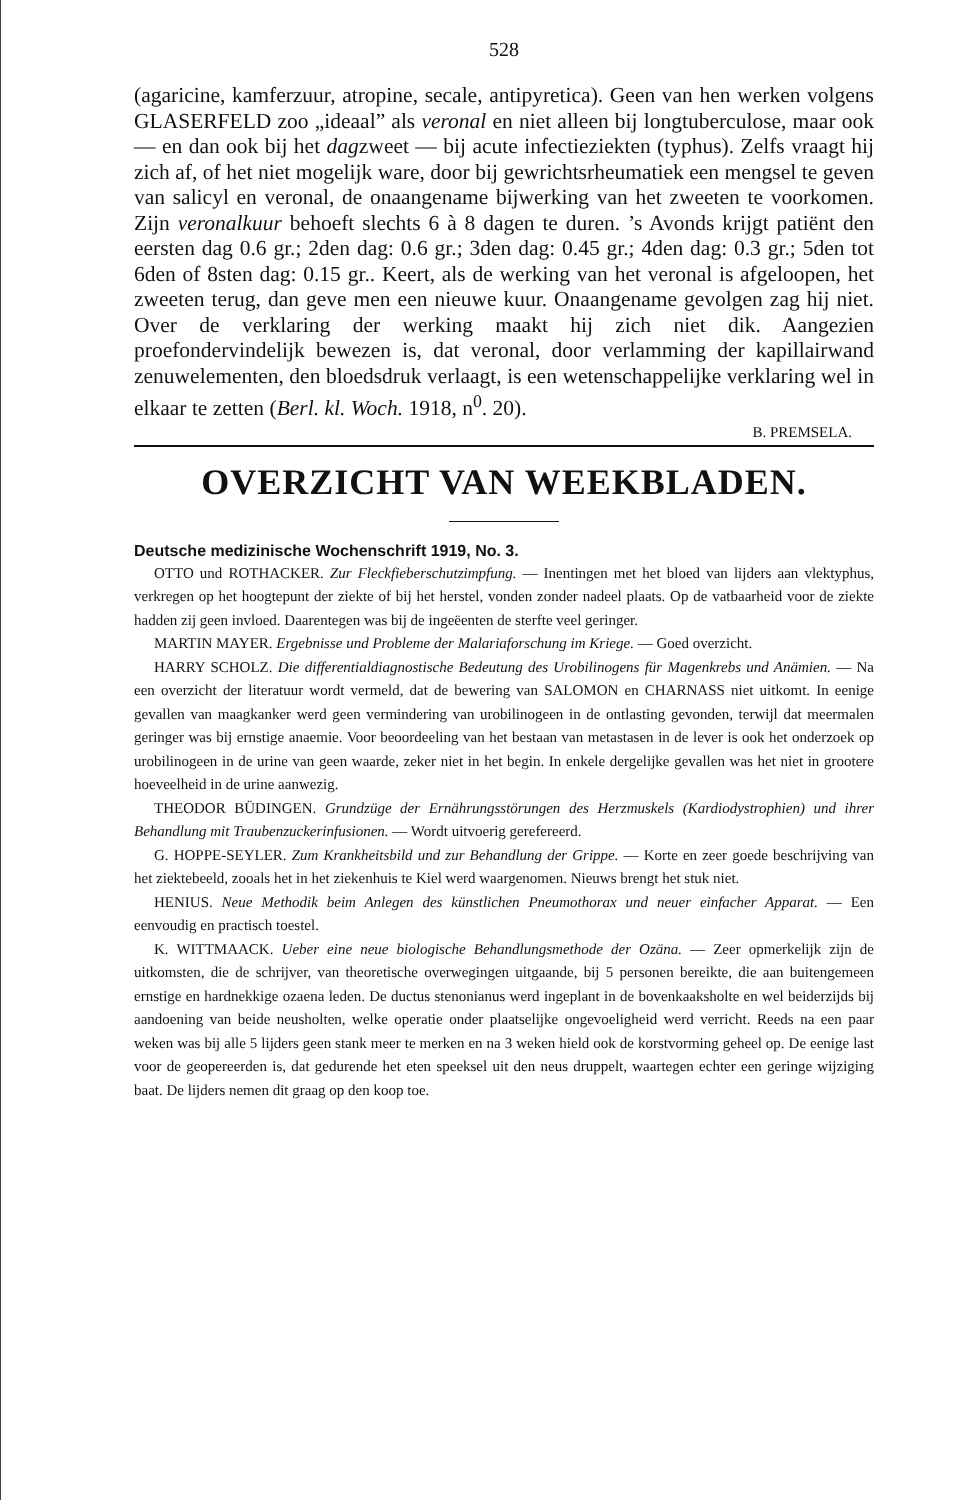528
(agaricine, kamferzuur, atropine, secale, antipyretica). Geen van hen werken volgens GLASERFELD zoo „ideaal” als veronal en niet alleen bij longtuberculose, maar ook — en dan ook bij het dagzweet — bij acute infectieziekten (typhus). Zelfs vraagt hij zich af, of het niet mogelijk ware, door bij gewrichtsrheumatiek een mengsel te geven van salicyl en veronal, de onaangename bijwerking van het zweeten te voorkomen. Zijn veronalkuur behoeft slechts 6 à 8 dagen te duren. ’s Avonds krijgt patiënt den eersten dag 0.6 gr.; 2den dag: 0.6 gr.; 3den dag: 0.45 gr.; 4den dag: 0.3 gr.; 5den tot 6den of 8sten dag: 0.15 gr.. Keert, als de werking van het veronal is afgeloopen, het zweeten terug, dan geve men een nieuwe kuur. Onaangename gevolgen zag hij niet. Over de verklaring der werking maakt hij zich niet dik. Aangezien proefondervindelijk bewezen is, dat veronal, door verlamming der kapillairwand zenuwelementen, den bloedsdruk verlaagt, is een wetenschappelijke verklaring wel in elkaar te zetten (Berl. kl. Woch. 1918, n<sup>0</sup>. 20).
B. PREMSELA.
OVERZICHT VAN WEEKBLADEN.
Deutsche medizinische Wochenschrift 1919, No. 3.
OTTO und ROTHACKER. Zur Fleckfieberschutzimpfung. — Inentingen met het bloed van lijders aan vlektyphus, verkregen op het hoogtepunt der ziekte of bij het herstel, vonden zonder nadeel plaats. Op de vatbaarheid voor de ziekte hadden zij geen invloed. Daarentegen was bij de ingeëenten de sterfte veel geringer.
MARTIN MAYER. Ergebnisse und Probleme der Malariaforschung im Kriege. — Goed overzicht.
HARRY SCHOLZ. Die differentialdiagnostische Bedeutung des Urobilinogens für Magenkrebs und Anämien. — Na een overzicht der literatuur wordt vermeld, dat de bewering van SALOMON en CHARNASS niet uitkomt. In eenige gevallen van maagkanker werd geen vermindering van urobilinogeen in de ontlasting gevonden, terwijl dat meermalen geringer was bij ernstige anaemie. Voor beoordeeling van het bestaan van metastasen in de lever is ook het onderzoek op urobilinogeen in de urine van geen waarde, zeker niet in het begin. In enkele dergelijke gevallen was het niet in grootere hoeveelheid in de urine aanwezig.
THEODOR BÜDINGEN. Grundzüge der Ernährungsstörungen des Herzmuskels (Kardiodystrophien) und ihrer Behandlung mit Traubenzuckerinfusionen. — Wordt uitvoerig gerefereerd.
G. HOPPE-SEYLER. Zum Krankheitsbild und zur Behandlung der Grippe. — Korte en zeer goede beschrijving van het ziektebeeld, zooals het in het ziekenhuis te Kiel werd waargenomen. Nieuws brengt het stuk niet.
HENIUS. Neue Methodik beim Anlegen des künstlichen Pneumothorax und neuer einfacher Apparat. — Een eenvoudig en practisch toestel.
K. WITTMAACK. Ueber eine neue biologische Behandlungsmethode der Ozäna. — Zeer opmerkelijk zijn de uitkomsten, die de schrijver, van theoretische overwegingen uitgaande, bij 5 personen bereikte, die aan buitengemeen ernstige en hardnekkige ozaena leden. De ductus stenonianus werd ingeplant in de bovenkaaksholte en wel beiderzijds bij aandoening van beide neusholten, welke operatie onder plaatselijke ongevoeligheid werd verricht. Reeds na een paar weken was bij alle 5 lijders geen stank meer te merken en na 3 weken hield ook de korstvorming geheel op. De eenige last voor de geopereerden is, dat gedurende het eten speeksel uit den neus druppelt, waartegen echter een geringe wijziging baat. De lijders nemen dit graag op den koop toe.